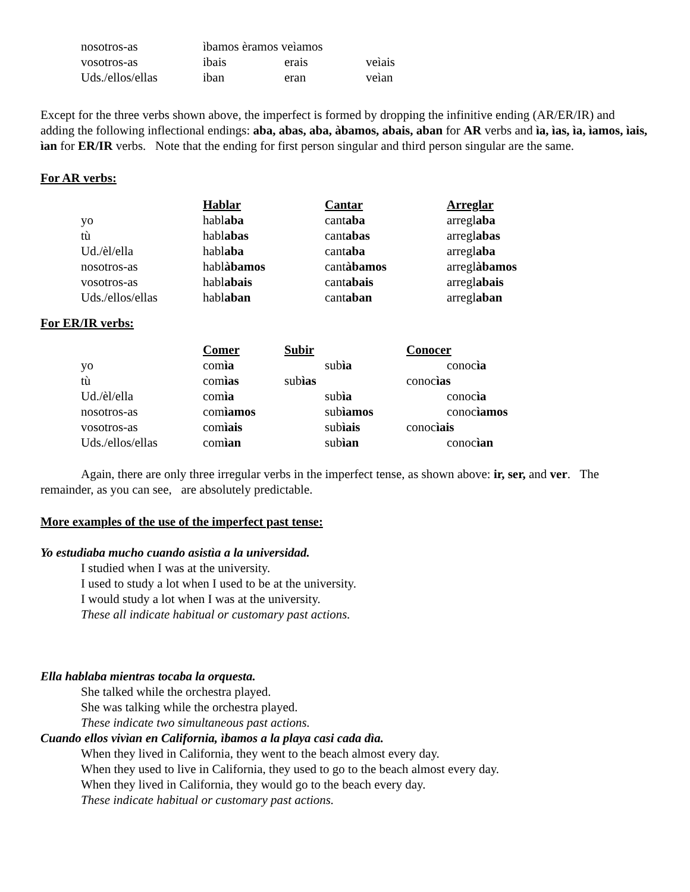| nosotros-as | ìbamos èramos veìamos | | |
| vosotros-as | ibais | erais | veìais |
| Uds./ellos/ellas | iban | eran | veìan |
Except for the three verbs shown above, the imperfect is formed by dropping the infinitive ending (AR/ER/IR) and adding the following inflectional endings: aba, abas, aba, àbamos, abais, aban for AR verbs and ìa, ìas, ìa, ìamos, ìais, ìan for ER/IR verbs. Note that the ending for first person singular and third person singular are the same.
For AR verbs:
| | Hablar | Cantar | Arreglar |
| yo | habl aba | cant aba | arregl aba |
| tù | habl abas | cant abas | arregl abas |
| Ud./èl/ella | habl aba | cant aba | arregl aba |
| nosotros-as | habl àbamos | cant àbamos | arregl àbamos |
| vosotros-as | habl abais | cant abais | arregl abais |
| Uds./ellos/ellas | habl aban | cant aban | arregl aban |
For ER/IR verbs:
| | Comer | Subir | Conocer |
| yo | com ìa | sub ìa | conoc ìa |
| tù | com ìas | sub ìas | conoc ìas |
| Ud./èl/ella | com ìa | sub ìa | conoc ìa |
| nosotros-as | com ìamos | sub ìamos | conoc ìamos |
| vosotros-as | com ìais | sub ìais | conoc ìais |
| Uds./ellos/ellas | com ìan | sub ìan | conoc ìan |
Again, there are only three irregular verbs in the imperfect tense, as shown above: ir, ser, and ver. The remainder, as you can see, are absolutely predictable.
More examples of the use of the imperfect past tense:
Yo estudiaba mucho cuando asistìa a la universidad.
I studied when I was at the university.
I used to study a lot when I used to be at the university.
I would study a lot when I was at the university.
These all indicate habitual or customary past actions.
Ella hablaba mientras tocaba la orquesta.
She talked while the orchestra played.
She was talking while the orchestra played.
These indicate two simultaneous past actions.
Cuando ellos vivìan en California, ìbamos a la playa casi cada dìa.
When they lived in California, they went to the beach almost every day.
When they used to live in California, they used to go to the beach almost every day.
When they lived in California, they would go to the beach every day.
These indicate habitual or customary past actions.